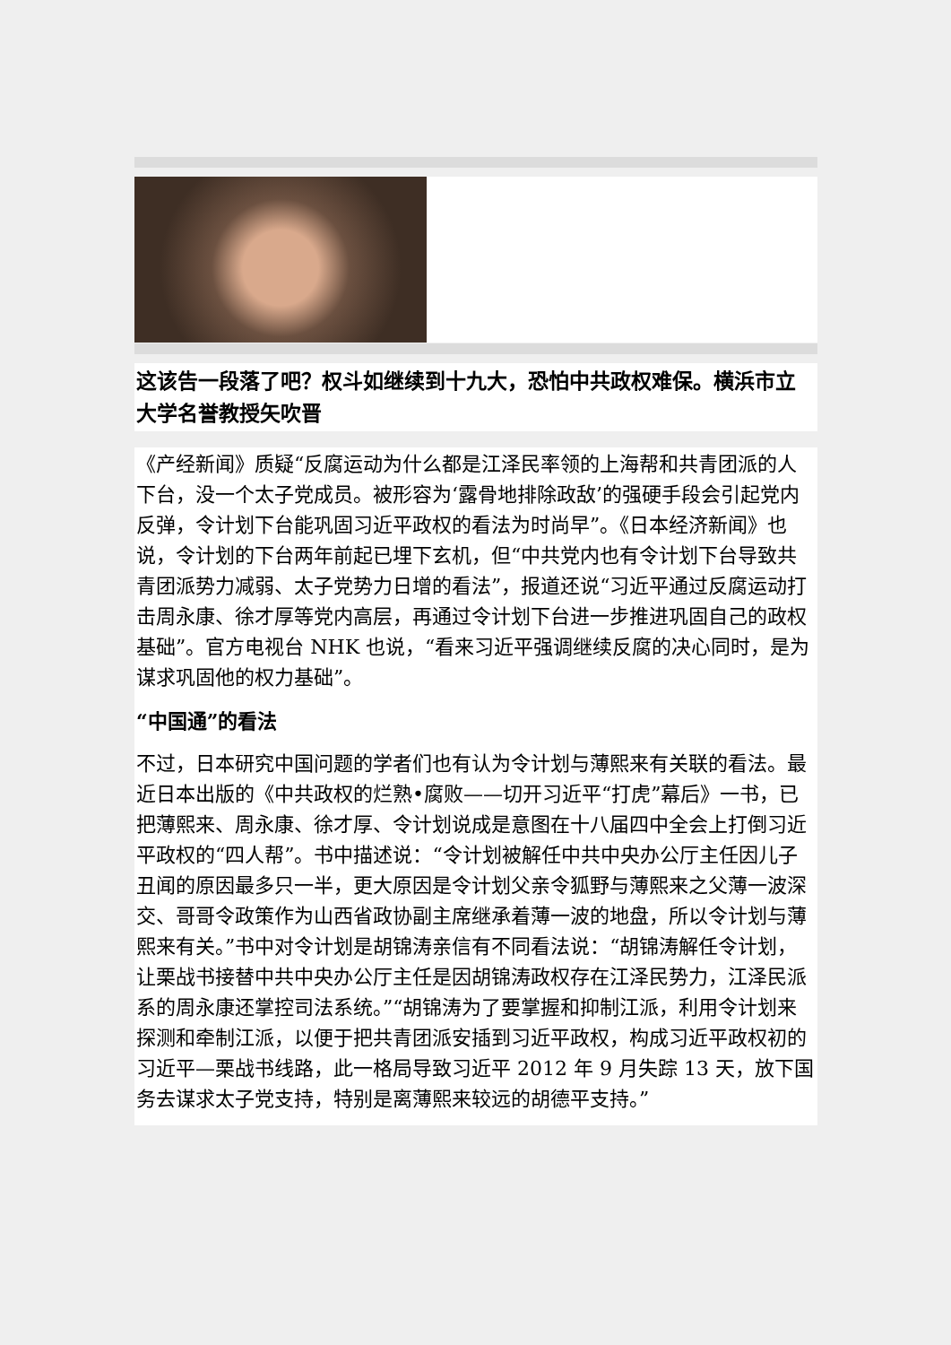这该告一段落了吧？权斗如继续到十九大，恐怕中共政权难保。横浜市立大学名誉教授矢吹晋
《产经新闻》质疑“反腐运动为什么都是江泽民率领的上海帮和共青团派的人下台，没一个太子党成员。被形容为‘露骨地排除政敌’的强硬手段会引起党内反弹，令计划下台能巩固习近平政权的看法为时尚早”。《日本经济新闻》也说，令计划的下台两年前起已埋下玄机，但“中共党内也有令计划下台导致共青团派势力减弱、太子党势力日增的看法”，报道还说“习近平通过反腐运动打击周永康、徐才厚等党内高层，再通过令计划下台进一步推进巩固自己的政权基础”。官方电视台 NHK 也说，“看来习近平强调继续反腐的决心同时，是为谋求巩固他的权力基础”。
“中国通”的看法
不过，日本研究中国问题的学者们也有认为令计划与薄熙来有关联的看法。最近日本出版的《中共政权的烂熟•腐败——切开习近平“打虎”幕后》一书，已把薄熙来、周永康、徐才厚、令计划说成是意图在十八届四中全会上打倒习近平政权的“四人帮”。书中描述说：“令计划被解任中共中央办公厅主任因儿子丑闻的原因最多只一半，更大原因是令计划父亲令狐野与薄熙来之父薄一波深交、哥哥令政策作为山西省政协副主席继承着薄一波的地盘，所以令计划与薄熙来有关。”书中对令计划是胡锦涛亲信有不同看法说：“胡锦涛解任令计划，让栗战书接替中共中央办公厅主任是因胡锦涛政权存在江泽民势力，江泽民派系的周永康还掌控司法系统。”“胡锦涛为了要掌握和抑制江派，利用令计划来探测和牵制江派，以便于把共青团派安插到习近平政权，构成习近平政权初的习近平—栗战书线路，此一格局导致习近平 2012 年 9 月失踪 13 天，放下国务去谋求太子党支持，特别是离薄熙来较远的胡德平支持。”